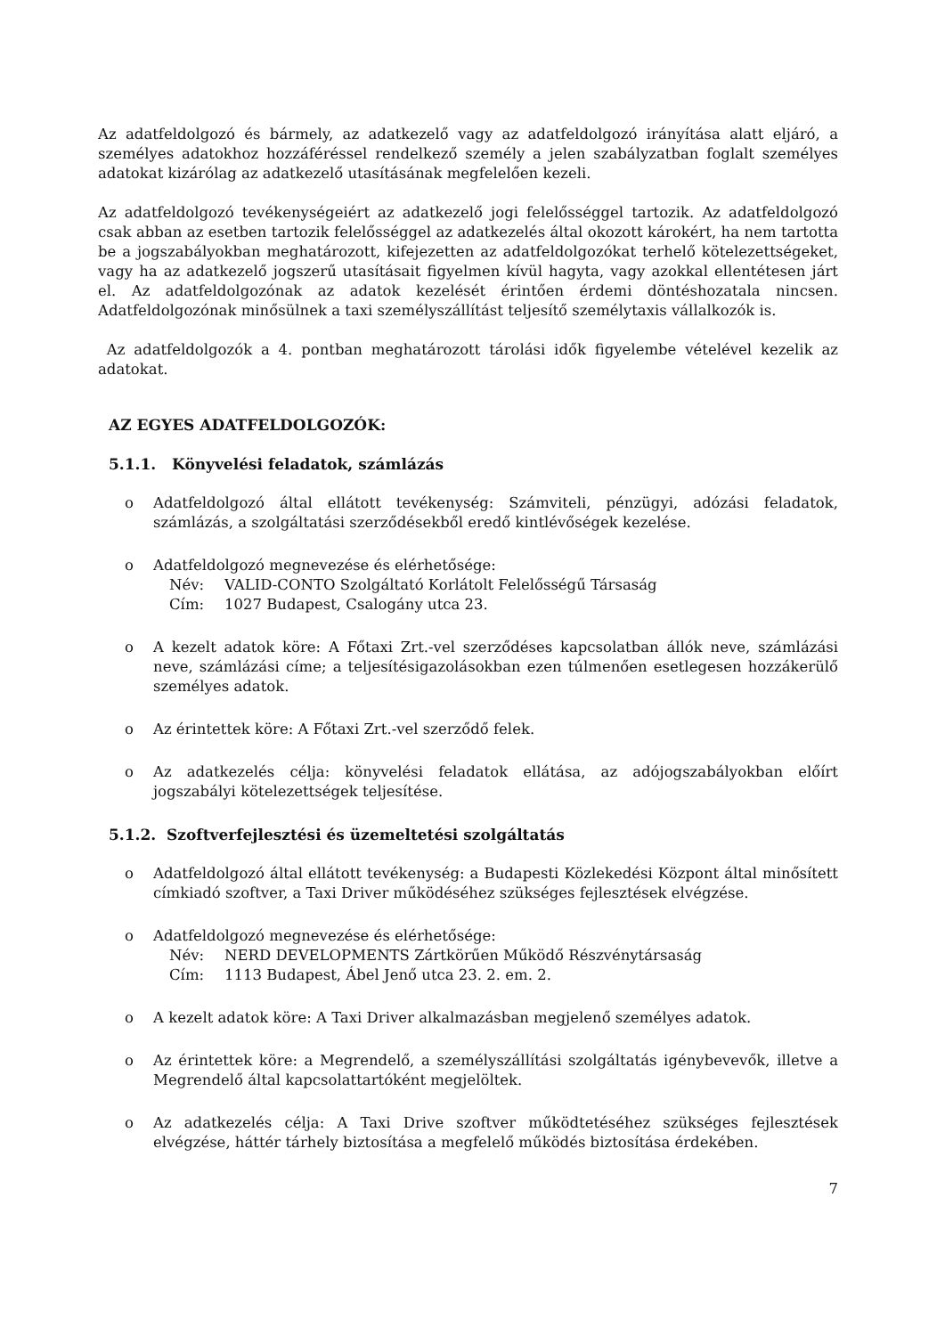Az adatfeldolgozó és bármely, az adatkezelő vagy az adatfeldolgozó irányítása alatt eljáró, a személyes adatokhoz hozzáféréssel rendelkező személy a jelen szabályzatban foglalt személyes adatokat kizárólag az adatkezelő utasításának megfelelően kezeli.
Az adatfeldolgozó tevékenységeiért az adatkezelő jogi felelősséggel tartozik. Az adatfeldolgozó csak abban az esetben tartozik felelősséggel az adatkezelés által okozott károkért, ha nem tartotta be a jogszabályokban meghatározott, kifejezetten az adatfeldolgozókat terhelő kötelezettségeket, vagy ha az adatkezelő jogszerű utasításait figyelmen kívül hagyta, vagy azokkal ellentétesen járt el. Az adatfeldolgozónak az adatok kezelését érintően érdemi döntéshozatala nincsen. Adatfeldolgozónak minősülnek a taxi személyszállítást teljesítő személytaxis vállalkozók is.
Az adatfeldolgozók a 4. pontban meghatározott tárolási idők figyelembe vételével kezelik az adatokat.
AZ EGYES ADATFELDOLGOZÓK:
5.1.1. Könyvelési feladatok, számlázás
o Adatfeldolgozó által ellátott tevékenység: Számviteli, pénzügyi, adózási feladatok, számlázás, a szolgáltatási szerződésekből eredő kintlévőségek kezelése.
o Adatfeldolgozó megnevezése és elérhetősége:
Név: VALID-CONTO Szolgáltató Korlátolt Felelősségű Társaság
Cím: 1027 Budapest, Csalogány utca 23.
o A kezelt adatok köre: A Főtaxi Zrt.-vel szerződéses kapcsolatban állók neve, számlázási neve, számlázási címe; a teljesítésigazolásokban ezen túlmenően esetlegesen hozzákerülő személyes adatok.
o Az érintettek köre: A Főtaxi Zrt.-vel szerződő felek.
o Az adatkezelés célja: könyvelési feladatok ellátása, az adójogszabályokban előírt jogszabályi kötelezettségek teljesítése.
5.1.2. Szoftverfejlesztési és üzemeltetési szolgáltatás
o Adatfeldolgozó által ellátott tevékenység: a Budapesti Közlekedési Központ által minősített címkiadó szoftver, a Taxi Driver működéséhez szükséges fejlesztések elvégzése.
o Adatfeldolgozó megnevezése és elérhetősége:
Név: NERD DEVELOPMENTS Zártkörűen Működő Részvénytársaság
Cím: 1113 Budapest, Ábel Jenő utca 23. 2. em. 2.
o A kezelt adatok köre: A Taxi Driver alkalmazásban megjelenő személyes adatok.
o Az érintettek köre: a Megrendelő, a személyszállítási szolgáltatás igénybevevők, illetve a Megrendelő által kapcsolattartóként megjelöltek.
o Az adatkezelés célja: A Taxi Drive szoftver működtetéséhez szükséges fejlesztések elvégzése, háttér tárhely biztosítása a megfelelő működés biztosítása érdekében.
7